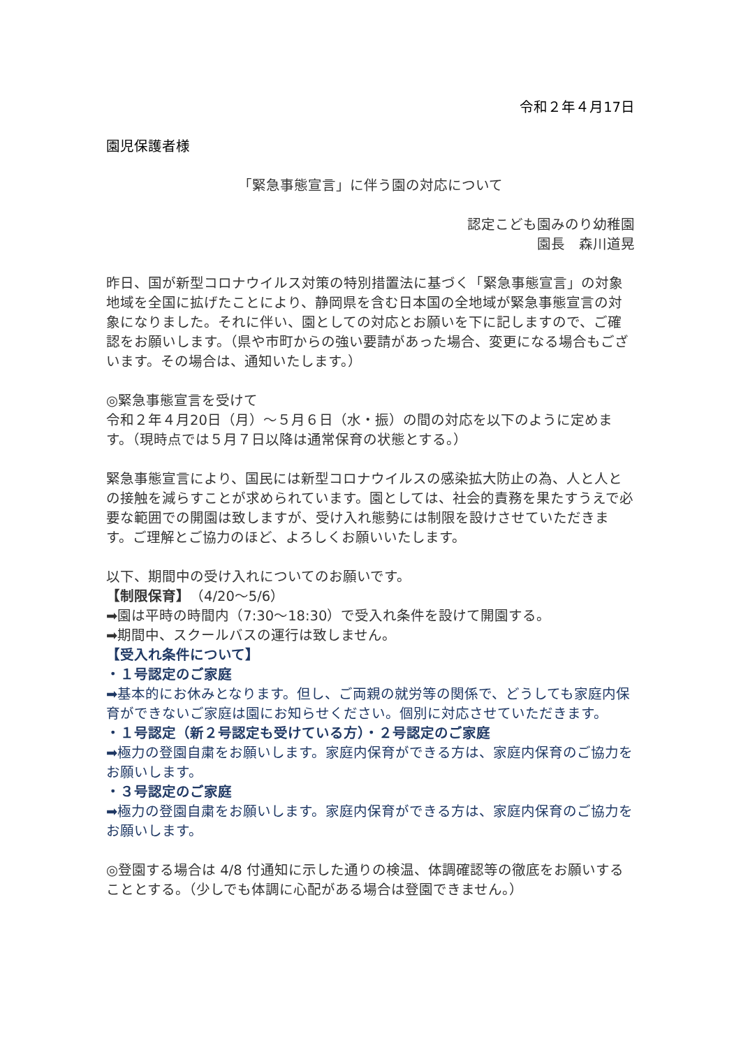令和２年４月17日
園児保護者様
「緊急事態宣言」に伴う園の対応について
認定こども園みのり幼稚園
園長　森川道晃
昨日、国が新型コロナウイルス対策の特別措置法に基づく「緊急事態宣言」の対象地域を全国に拡げたことにより、静岡県を含む日本国の全地域が緊急事態宣言の対象になりました。それに伴い、園としての対応とお願いを下に記しますので、ご確認をお願いします。（県や市町からの強い要請があった場合、変更になる場合もございます。その場合は、通知いたします。）
◎緊急事態宣言を受けて
令和２年４月20日（月）～５月６日（水・振）の間の対応を以下のように定めます。（現時点では５月７日以降は通常保育の状態とする。）
緊急事態宣言により、国民には新型コロナウイルスの感染拡大防止の為、人と人との接触を減らすことが求められています。園としては、社会的責務を果たすうえで必要な範囲での開園は致しますが、受け入れ態勢には制限を設けさせていただきます。ご理解とご協力のほど、よろしくお願いいたします。
以下、期間中の受け入れについてのお願いです。
【制限保育】（4/20～5/6）
➡園は平時の時間内（7:30～18:30）で受入れ条件を設けて開園する。
➡期間中、スクールバスの運行は致しません。
【受入れ条件について】
・１号認定のご家庭
➡基本的にお休みとなります。但し、ご両親の就労等の関係で、どうしても家庭内保育ができないご家庭は園にお知らせください。個別に対応させていただきます。
・１号認定（新２号認定も受けている方）・２号認定のご家庭
➡極力の登園自粛をお願いします。家庭内保育ができる方は、家庭内保育のご協力をお願いします。
・３号認定のご家庭
➡極力の登園自粛をお願いします。家庭内保育ができる方は、家庭内保育のご協力をお願いします。
◎登園する場合は 4/8 付通知に示した通りの検温、体調確認等の徹底をお願いすることとする。（少しでも体調に心配がある場合は登園できません。）